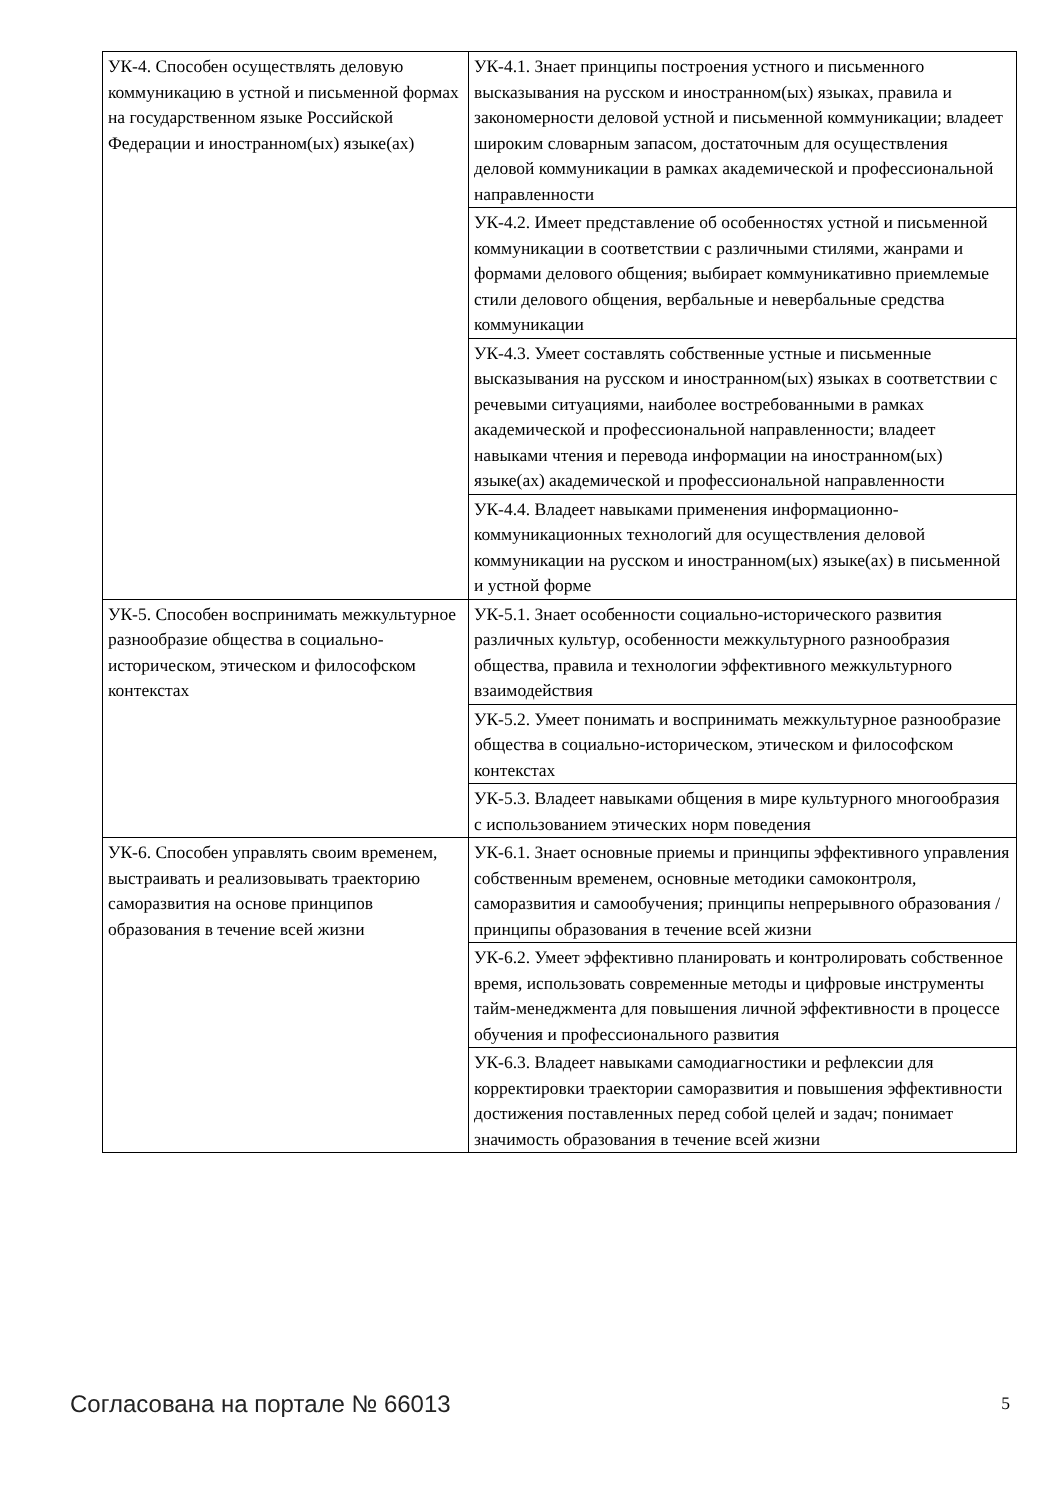| УК-4. Способен осуществлять деловую коммуникацию в устной и письменной формах на государственном языке Российской Федерации и иностранном(ых) языке(ах) | УК-4.1. Знает принципы построения устного и письменного высказывания на русском и иностранном(ых) языках, правила и закономерности деловой устной и письменной коммуникации; владеет широким словарным запасом, достаточным для осуществления деловой коммуникации в рамках академической и профессиональной направленности |
| | УК-4.2. Имеет представление об особенностях устной и письменной коммуникации в соответствии с различными стилями, жанрами и формами делового общения; выбирает коммуникативно приемлемые стили делового общения, вербальные и невербальные средства коммуникации |
| | УК-4.3. Умеет составлять собственные устные и письменные высказывания на русском и иностранном(ых) языках в соответствии с речевыми ситуациями, наиболее востребованными в рамках академической и профессиональной направленности; владеет навыками чтения и перевода информации на иностранном(ых) языке(ах) академической и профессиональной направленности |
| | УК-4.4. Владеет навыками применения информационно-коммуникационных технологий для осуществления деловой коммуникации на русском и иностранном(ых) языке(ах) в письменной и устной форме |
| УК-5. Способен воспринимать межкультурное разнообразие общества в социально-историческом, этическом и философском контекстах | УК-5.1. Знает особенности социально-исторического развития различных культур, особенности межкультурного разнообразия общества, правила и технологии эффективного межкультурного взаимодействия |
| | УК-5.2. Умеет понимать и воспринимать межкультурное разнообразие общества в социально-историческом, этическом и философском контекстах |
| | УК-5.3. Владеет навыками общения в мире культурного многообразия с использованием этических норм поведения |
| УК-6. Способен управлять своим временем, выстраивать и реализовывать траекторию саморазвития на основе принципов образования в течение всей жизни | УК-6.1. Знает основные приемы и принципы эффективного управления собственным временем, основные методики самоконтроля, саморазвития и самообучения; принципы непрерывного образования / принципы образования в течение всей жизни |
| | УК-6.2. Умеет эффективно планировать и контролировать собственное время, использовать современные методы и цифровые инструменты тайм-менеджмента для повышения личной эффективности в процессе обучения и профессионального развития |
| | УК-6.3. Владеет навыками самодиагностики и рефлексии для корректировки траектории саморазвития и повышения эффективности достижения поставленных перед собой целей и задач; понимает значимость образования в течение всей жизни |
Согласована на портале № 66013 5